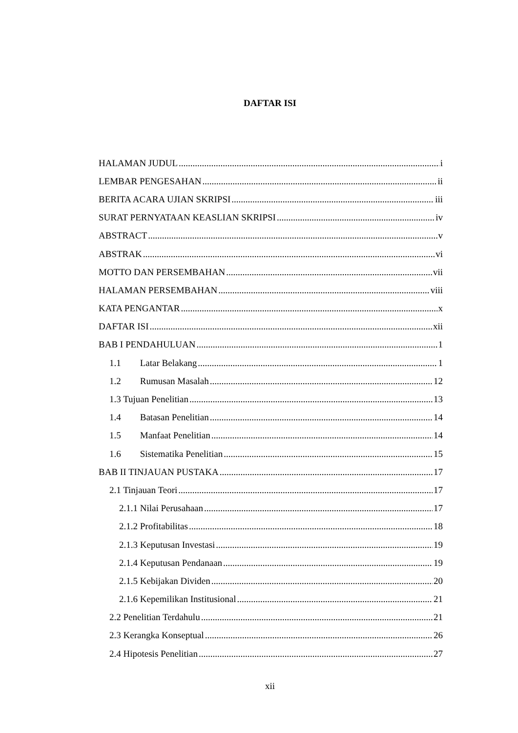DAFTAR ISI
HALAMAN JUDUL i
LEMBAR PENGESAHAN ii
BERITA ACARA UJIAN SKRIPSI iii
SURAT PERNYATAAN KEASLIAN SKRIPSI iv
ABSTRACT v
ABSTRAK vi
MOTTO DAN PERSEMBAHAN vii
HALAMAN PERSEMBAHAN viii
KATA PENGANTAR x
DAFTAR ISI xii
BAB I PENDAHULUAN 1
1.1 Latar Belakang 1
1.2 Rumusan Masalah 12
1.3 Tujuan Penelitian 13
1.4 Batasan Penelitian 14
1.5 Manfaat Penelitian 14
1.6 Sistematika Penelitian 15
BAB II TINJAUAN PUSTAKA 17
2.1 Tinjauan Teori 17
2.1.1 Nilai Perusahaan 17
2.1.2 Profitabilitas 18
2.1.3 Keputusan Investasi 19
2.1.4 Keputusan Pendanaan 19
2.1.5 Kebijakan Dividen 20
2.1.6 Kepemilikan Institusional 21
2.2 Penelitian Terdahulu 21
2.3 Kerangka Konseptual 26
2.4 Hipotesis Penelitian 27
xii